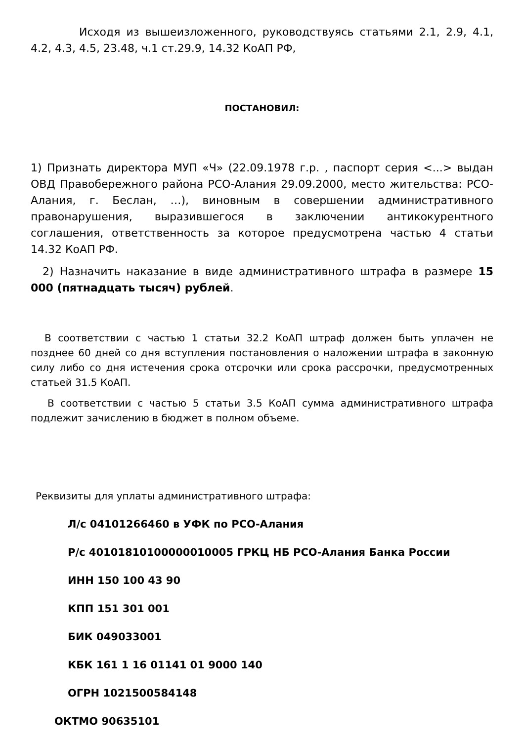Исходя из вышеизложенного, руководствуясь статьями 2.1, 2.9, 4.1, 4.2, 4.3, 4.5, 23.48, ч.1 ст.29.9, 14.32 КоАП РФ,
ПОСТАНОВИЛ:
1) Признать директора МУП «Ч» (22.09.1978 г.р. , паспорт серия <...> выдан ОВД Правобережного района РСО-Алания 29.09.2000, место жительства: РСО-Алания, г. Беслан, …), виновным в совершении административного правонарушения, выразившегося в заключении антикокурентного соглашения, ответственность за которое предусмотрена частью 4 статьи 14.32 КоАП РФ.
2) Назначить наказание в виде административного штрафа в размере 15 000 (пятнадцать тысяч) рублей.
В соответствии с частью 1 статьи 32.2 КоАП штраф должен быть уплачен не позднее 60 дней со дня вступления постановления о наложении штрафа в законную силу либо со дня истечения срока отсрочки или срока рассрочки, предусмотренных статьей 31.5 КоАП.
В соответствии с частью 5 статьи 3.5 КоАП сумма административного штрафа подлежит зачислению в бюджет в полном объеме.
Реквизиты для уплаты административного штрафа:
Л/с 04101266460 в УФК по РСО-Алания
Р/с 40101810100000010005 ГРКЦ НБ РСО-Алания Банка России
ИНН 150 100 43 90
КПП 151 301 001
БИК 049033001
КБК 161 1 16 01141 01 9000 140
ОГРН 1021500584148
ОКТМО 90635101